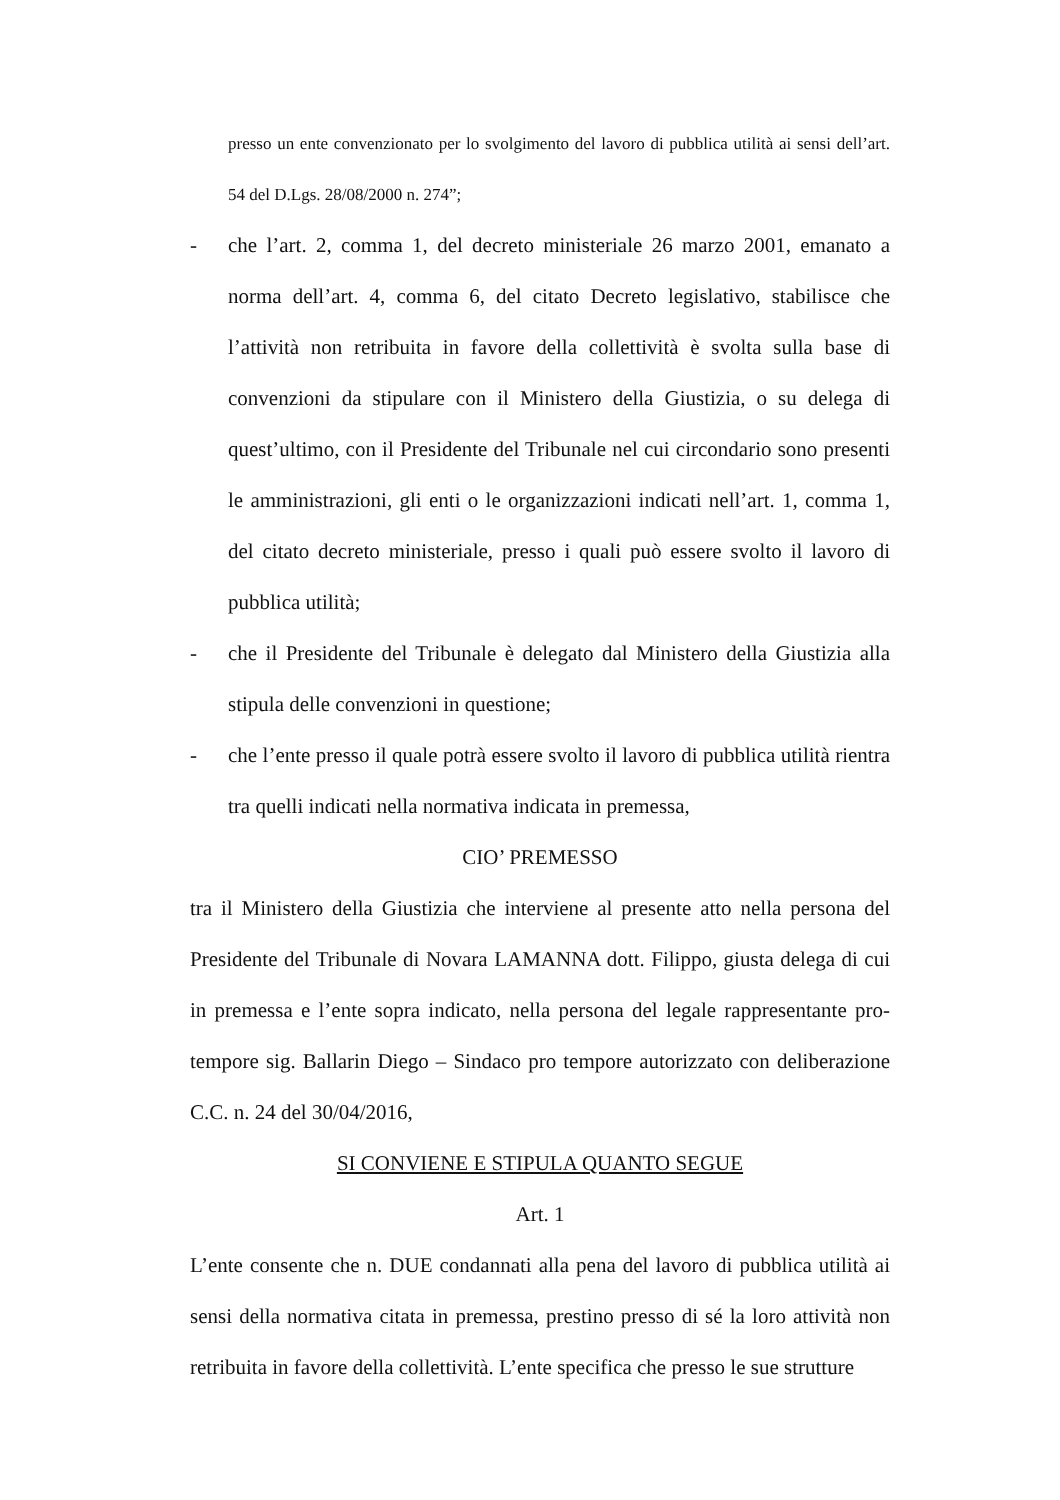presso un ente convenzionato per lo svolgimento del lavoro di pubblica utilità ai sensi dell’art. 54 del D.Lgs. 28/08/2000 n. 274”;
- che l’art. 2, comma 1, del decreto ministeriale 26 marzo 2001, emanato a norma dell’art. 4, comma 6, del citato Decreto legislativo, stabilisce che l’attività non retribuita in favore della collettività è svolta sulla base di convenzioni da stipulare con il Ministero della Giustizia, o su delega di quest’ultimo, con il Presidente del Tribunale nel cui circondario sono presenti le amministrazioni, gli enti o le organizzazioni indicati nell’art. 1, comma 1, del citato decreto ministeriale, presso i quali può essere svolto il lavoro di pubblica utilità;
- che il Presidente del Tribunale è delegato dal Ministero della Giustizia alla stipula delle convenzioni in questione;
- che l’ente presso il quale potrà essere svolto il lavoro di pubblica utilità rientra tra quelli indicati nella normativa indicata in premessa,
CIO’ PREMESSO
tra il Ministero della Giustizia che interviene al presente atto nella persona del Presidente del Tribunale di Novara LAMANNA dott. Filippo, giusta delega di cui in premessa e l’ente sopra indicato, nella persona del legale rappresentante pro-tempore sig. Ballarin Diego – Sindaco pro tempore autorizzato con deliberazione C.C. n. 24 del 30/04/2016,
SI CONVIENE E STIPULA QUANTO SEGUE
Art. 1
L’ente consente che n. DUE condannati alla pena del lavoro di pubblica utilità ai sensi della normativa citata in premessa, prestino presso di sé la loro attività non retribuita in favore della collettività. L’ente specifica che presso le sue strutture